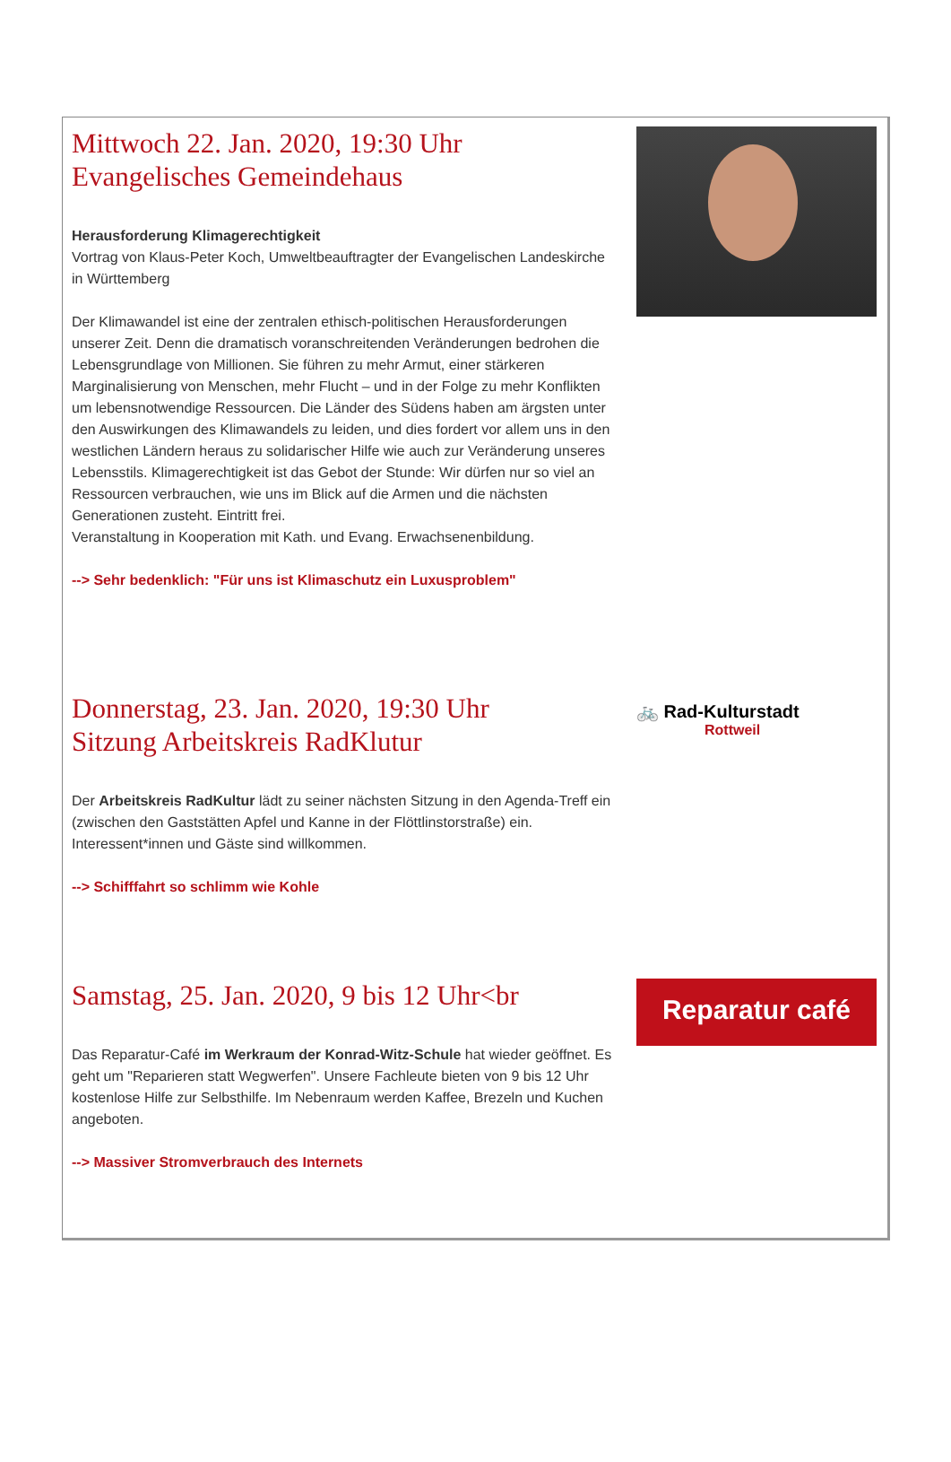Mittwoch 22. Jan. 2020, 19:30 Uhr
Evangelisches Gemeindehaus
Herausforderung Klimagerechtigkeit
Vortrag von Klaus-Peter Koch, Umweltbeauftragter der Evangelischen Landeskirche in Württemberg
Der Klimawandel ist eine der zentralen ethisch-politischen Herausforderungen unserer Zeit. Denn die dramatisch voranschreitenden Veränderungen bedrohen die Lebensgrundlage von Millionen. Sie führen zu mehr Armut, einer stärkeren Marginalisierung von Menschen, mehr Flucht – und in der Folge zu mehr Konflikten um lebensnotwendige Ressourcen. Die Länder des Südens haben am ärgsten unter den Auswirkungen des Klimawandels zu leiden, und dies fordert vor allem uns in den westlichen Ländern heraus zu solidarischer Hilfe wie auch zur Veränderung unseres Lebensstils. Klimagerechtigkeit ist das Gebot der Stunde: Wir dürfen nur so viel an Ressourcen verbrauchen, wie uns im Blick auf die Armen und die nächsten Generationen zusteht. Eintritt frei.
Veranstaltung in Kooperation mit Kath. und Evang. Erwachsenenbildung.
--> Sehr bedenklich: "Für uns ist Klimaschutz ein Luxusproblem"
Donnerstag, 23. Jan. 2020, 19:30 Uhr
Sitzung Arbeitskreis RadKlutur
Der Arbeitskreis RadKultur lädt zu seiner nächsten Sitzung in den Agenda-Treff ein (zwischen den Gaststätten Apfel und Kanne in der Flöttlinstorstraße) ein. Interessent*innen und Gäste sind willkommen.
--> Schifffahrt so schlimm wie Kohle
🚲 Rad-Kulturstadt
Rottweil
Samstag, 25. Jan. 2020, 9 bis 12 Uhr<br
Das Reparatur-Café im Werkraum der Konrad-Witz-Schule hat wieder geöffnet. Es geht um "Reparieren statt Wegwerfen". Unsere Fachleute bieten von 9 bis 12 Uhr kostenlose Hilfe zur Selbsthilfe. Im Nebenraum werden Kaffee, Brezeln und Kuchen angeboten.
--> Massiver Stromverbrauch des Internets
Reparatur café